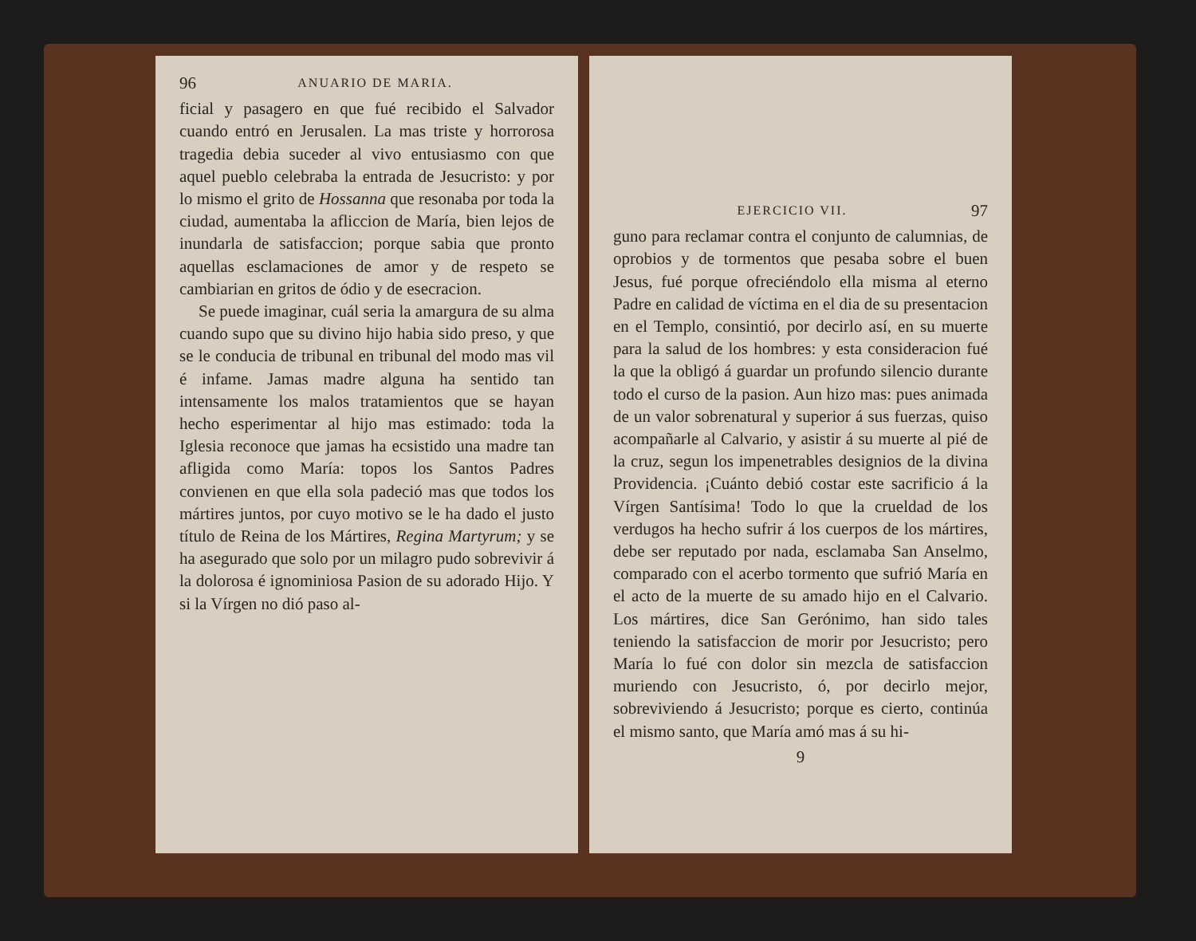96 ANUARIO DE MARIA.
ficial y pasagero en que fué recibido el Salvador cuando entró en Jerusalen. La mas triste y horrorosa tragedia debia suceder al vivo entusiasmo con que aquel pueblo celebraba la entrada de Jesucristo: y por lo mismo el grito de Hossanna que resonaba por toda la ciudad, aumentaba la afliccion de María, bien lejos de inundarla de satisfaccion; porque sabia que pronto aquellas esclamaciones de amor y de respeto se cambiarian en gritos de ódio y de esecracion.
Se puede imaginar, cuál seria la amargura de su alma cuando supo que su divino hijo habia sido preso, y que se le conducia de tribunal en tribunal del modo mas vil é infame. Jamas madre alguna ha sentido tan intensamente los malos tratamientos que se hayan hecho esperimentar al hijo mas estimado: toda la Iglesia reconoce que jamas ha ecsistido una madre tan afligida como María: topos los Santos Padres convienen en que ella sola padeció mas que todos los mártires juntos, por cuyo motivo se le ha dado el justo título de Reina de los Mártires, Regina Martyrum; y se ha asegurado que solo por un milagro pudo sobrevivir á la dolorosa é ignominiosa Pasion de su adorado Hijo. Y si la Vírgen no dió paso al-
EJERCICIO VII. 97
guno para reclamar contra el conjunto de calumnias, de oprobios y de tormentos que pesaba sobre el buen Jesus, fué porque ofreciéndolo ella misma al eterno Padre en calidad de víctima en el dia de su presentacion en el Templo, consintió, por decirlo así, en su muerte para la salud de los hombres: y esta consideracion fué la que la obligó á guardar un profundo silencio durante todo el curso de la pasion. Aun hizo mas: pues animada de un valor sobrenatural y superior á sus fuerzas, quiso acompañarle al Calvario, y asistir á su muerte al pié de la cruz, segun los impenetrables designios de la divina Providencia. ¡Cuánto debió costar este sacrificio á la Vírgen Santísima! Todo lo que la crueldad de los verdugos ha hecho sufrir á los cuerpos de los mártires, debe ser reputado por nada, esclamaba San Anselmo, comparado con el acerbo tormento que sufrió María en el acto de la muerte de su amado hijo en el Calvario. Los mártires, dice San Gerónimo, han sido tales teniendo la satisfaccion de morir por Jesucristo; pero María lo fué con dolor sin mezcla de satisfaccion muriendo con Jesucristo, ó, por decirlo mejor, sobreviviendo á Jesucristo; porque es cierto, continúa el mismo santo, que María amó mas á su hi-
9